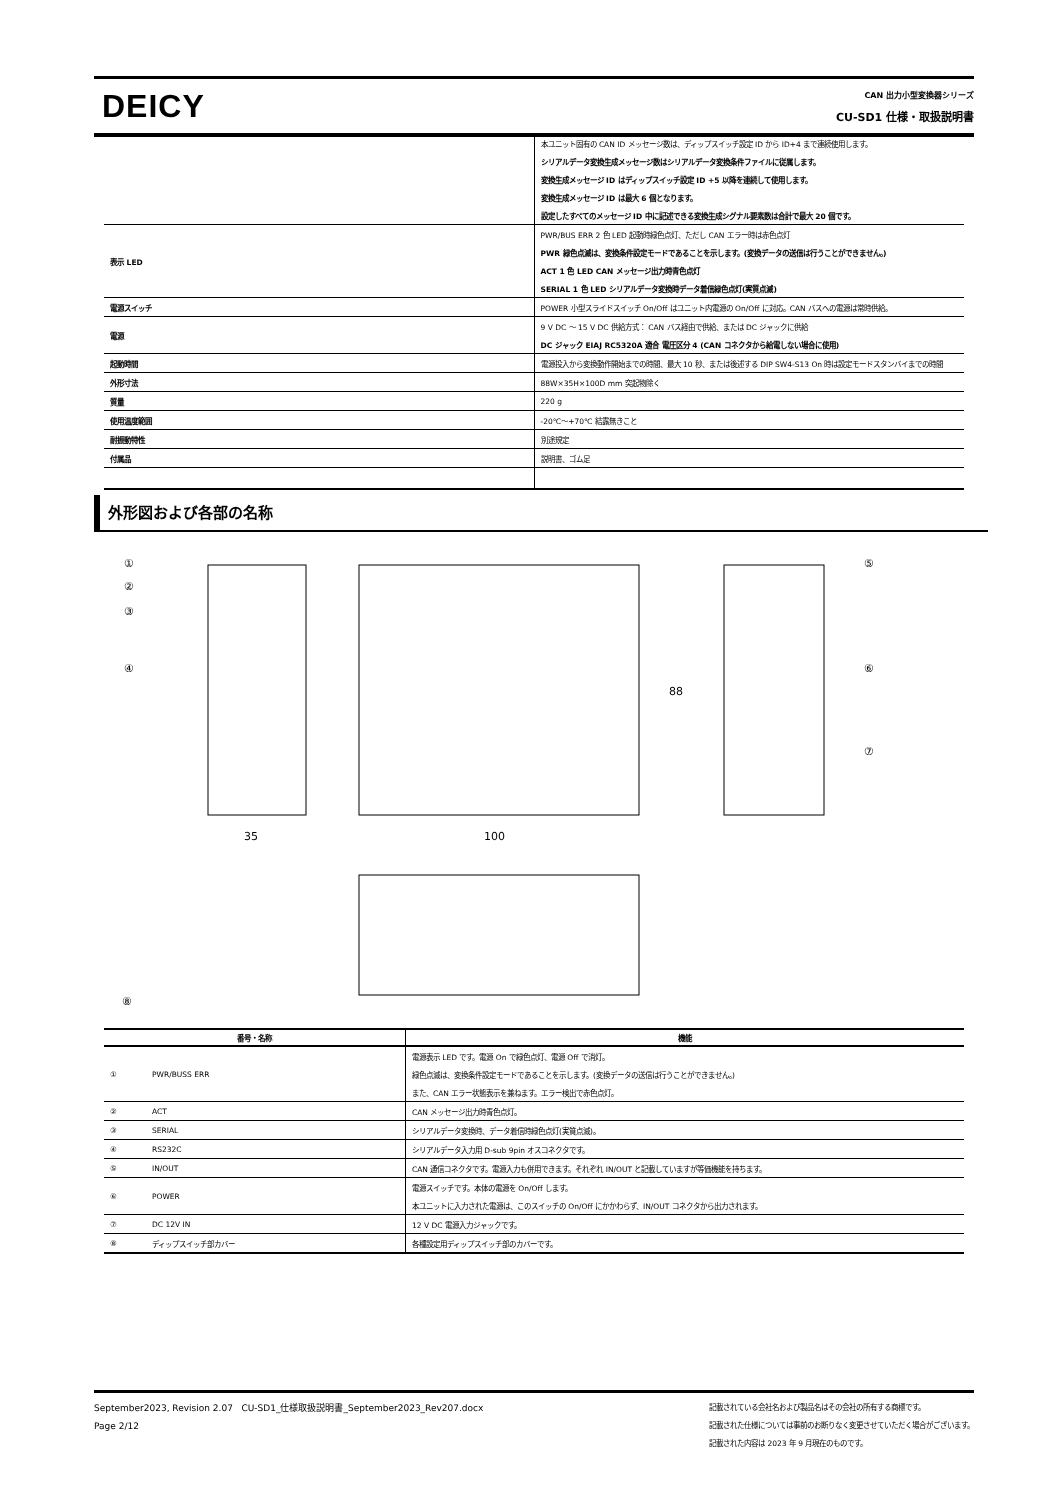DEICY
CAN 出力小型変換器シリーズ
CU-SD1 仕様・取扱説明書
| | 本ユニット固有の CAN ID メッセージ数は、ディップスイッチ設定 ID から ID+4 まで連続使用します。 |
| | シリアルデータ変換生成メッセージ数はシリアルデータ変換条件ファイルに従属します。 |
| | 変換生成メッセージ ID はディップスイッチ設定 ID +5 以降を連続して使用します。 |
| | 変換生成メッセージ ID は最大 6 個となります。 |
| | 設定したすべてのメッセージ ID 中に記述できる変換生成シグナル要素数は合計で最大 20 個です。 |
| 表示 LED | PWR/BUS ERR 2 色 LED 起動時緑色点灯、ただし CAN エラー時は赤色点灯 |
| | PWR 緑色点滅は、変換条件設定モードであることを示します。(変換データの送信は行うことができません。) |
| | ACT 1 色 LED CAN メッセージ出力時青色点灯 |
| | SERIAL 1 色 LED シリアルデータ変換時データ着信緑色点灯(実質点滅) |
| 電源スイッチ | POWER 小型スライドスイッチ On/Off はユニット内電源の On/Off に対応。CAN バスへの電源は常時供給。 |
| 電源 | 9 V DC ～ 15 V DC 供給方式： CAN バス経由で供給、または DC ジャックに供給 |
| | DC ジャック EIAJ RC5320A 適合 電圧区分 4 (CAN コネクタから給電しない場合に使用) |
| 起動時間 | 電源投入から変換動作開始までの時間、最大 10 秒、または後述する DIP SW4-S13 On 時は設定モードスタンバイまでの時間 |
| 外形寸法 | 88W×35H×100D mm 突起物除く |
| 質量 | 220 g |
| 使用温度範囲 | -20℃～+70℃ 結露無きこと |
| 耐振動特性 | 別途規定 |
| 付属品 | 説明書、ゴム足 |
外形図および各部の名称
①
②
③
④
⑤
⑥
⑦
⑧
35
100
88
| 番号・名称 | | 機能 |
| --- | --- | --- |
| ① | PWR/BUSS ERR | 電源表示 LED です。電源 On で緑色点灯、電源 Off で消灯。 |
| | | 緑色点滅は、変換条件設定モードであることを示します。(変換データの送信は行うことができません。) |
| | | また、CAN エラー状態表示を兼ねます。エラー検出で赤色点灯。 |
| ② | ACT | CAN メッセージ出力時青色点灯。 |
| ③ | SERIAL | シリアルデータ変換時、データ着信時緑色点灯(実質点滅)。 |
| ④ | RS232C | シリアルデータ入力用 D-sub 9pin オスコネクタです。 |
| ⑤ | IN/OUT | CAN 通信コネクタです。電源入力も併用できます。それぞれ IN/OUT と記載していますが等価機能を持ちます。 |
| ⑥ | POWER | 電源スイッチです。本体の電源を On/Off します。 |
| | | 本ユニットに入力された電源は、このスイッチの On/Off にかかわらず、IN/OUT コネクタから出力されます。 |
| ⑦ | DC 12V IN | 12 V DC 電源入力ジャックです。 |
| ⑧ | ディップスイッチ部カバー | 各種設定用ディップスイッチ部のカバーです。 |
September2023, Revision 2.07 CU-SD1_仕様取扱説明書_September2023_Rev207.docx
Page 2/12
記載されている会社名および製品名はその会社の所有する商標です。
記載された仕様については事前のお断りなく変更させていただく場合がございます。
記載された内容は 2023 年 9 月現在のものです。